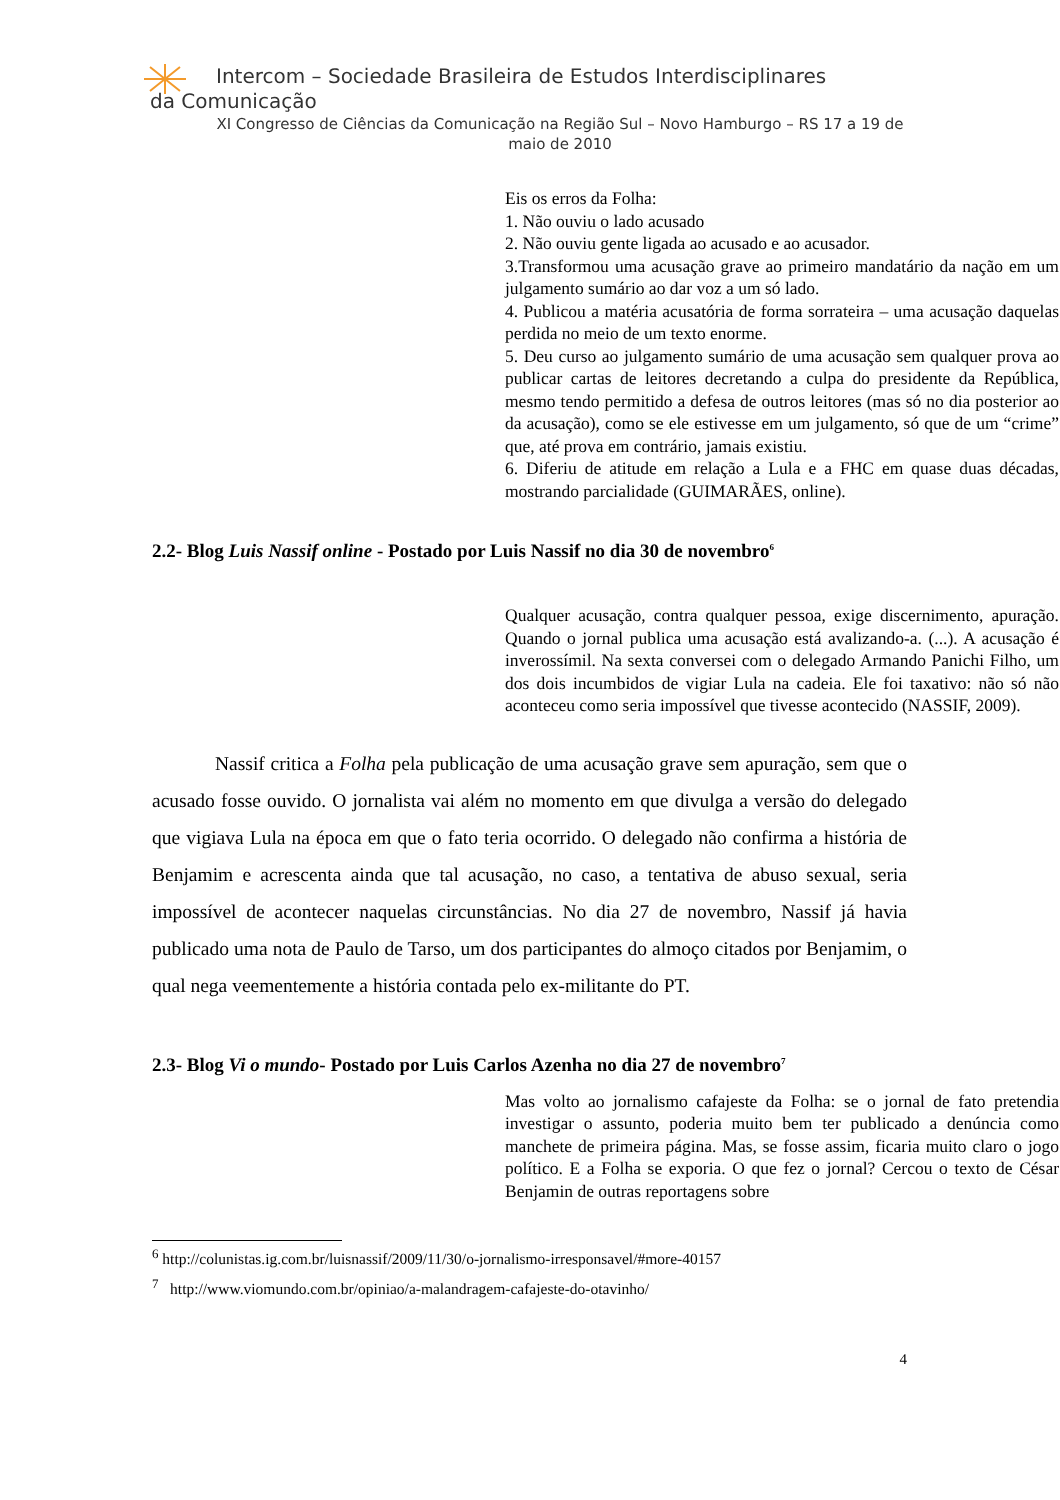Intercom – Sociedade Brasileira de Estudos Interdisciplinares da Comunicação
XI Congresso de Ciências da Comunicação na Região Sul – Novo Hamburgo – RS 17 a 19 de maio de 2010
Eis os erros da Folha:
1. Não ouviu o lado acusado
2. Não ouviu gente ligada ao acusado e ao acusador.
3.Transformou uma acusação grave ao primeiro mandatário da nação em um julgamento sumário ao dar voz a um só lado.
4. Publicou a matéria acusatória de forma sorrateira – uma acusação daquelas perdida no meio de um texto enorme.
5. Deu curso ao julgamento sumário de uma acusação sem qualquer prova ao publicar cartas de leitores decretando a culpa do presidente da República, mesmo tendo permitido a defesa de outros leitores (mas só no dia posterior ao da acusação), como se ele estivesse em um julgamento, só que de um “crime” que, até prova em contrário, jamais existiu.
6. Diferiu de atitude em relação a Lula e a FHC em quase duas décadas, mostrando parcialidade (GUIMARÃES, online).
2.2- Blog Luis Nassif online - Postado por Luis Nassif no dia 30 de novembro<sup>6</sup>
Qualquer acusação, contra qualquer pessoa, exige discernimento, apuração. Quando o jornal publica uma acusação está avalizando-a. (...). A acusação é inverossímil. Na sexta conversei com o delegado Armando Panichi Filho, um dos dois incumbidos de vigiar Lula na cadeia. Ele foi taxativo: não só não aconteceu como seria impossível que tivesse acontecido (NASSIF, 2009).
Nassif critica a Folha pela publicação de uma acusação grave sem apuração, sem que o acusado fosse ouvido. O jornalista vai além no momento em que divulga a versão do delegado que vigiava Lula na época em que o fato teria ocorrido. O delegado não confirma a história de Benjamim e acrescenta ainda que tal acusação, no caso, a tentativa de abuso sexual, seria impossível de acontecer naquelas circunstâncias. No dia 27 de novembro, Nassif já havia publicado uma nota de Paulo de Tarso, um dos participantes do almoço citados por Benjamim, o qual nega veementemente a história contada pelo ex-militante do PT.
2.3- Blog Vi o mundo- Postado por Luis Carlos Azenha no dia 27 de novembro<sup>7</sup>
Mas volto ao jornalismo cafajeste da Folha: se o jornal de fato pretendia investigar o assunto, poderia muito bem ter publicado a denúncia como manchete de primeira página. Mas, se fosse assim, ficaria muito claro o jogo político. E a Folha se exporia. O que fez o jornal? Cercou o texto de César Benjamin de outras reportagens sobre
<sup>6</sup> http://colunistas.ig.com.br/luisnassif/2009/11/30/o-jornalismo-irresponsavel/#more-40157
<sup>7</sup> http://www.viomundo.com.br/opiniao/a-malandragem-cafajeste-do-otavinho/
4